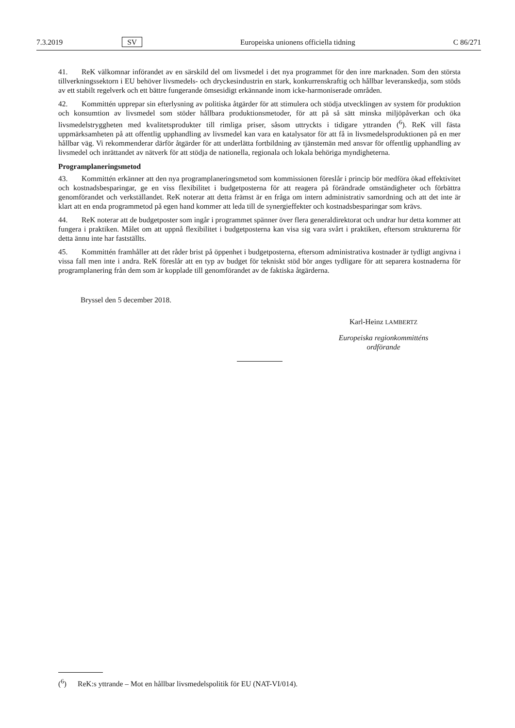7.3.2019 SV Europeiska unionens officiella tidning C 86/271
41. ReK välkomnar införandet av en särskild del om livsmedel i det nya programmet för den inre marknaden. Som den största tillverkningssektorn i EU behöver livsmedels- och dryckesindustrin en stark, konkurrenskraftig och hållbar leveranskedja, som stöds av ett stabilt regelverk och ett bättre fungerande ömsesidigt erkännande inom icke-harmoniserade områden.
42. Kommittén upprepar sin efterlysning av politiska åtgärder för att stimulera och stödja utvecklingen av system för produktion och konsumtion av livsmedel som stöder hållbara produktionsmetoder, för att på så sätt minska miljöpåverkan och öka livsmedelstryggheten med kvalitetsprodukter till rimliga priser, såsom uttryckts i tidigare yttranden (<sup>6</sup>). ReK vill fästa uppmärksamheten på att offentlig upphandling av livsmedel kan vara en katalysator för att få in livsmedels­produktionen på en mer hållbar väg. Vi rekommenderar därför åtgärder för att underlätta fortbildning av tjänstemän med ansvar för offentlig upphandling av livsmedel och inrättandet av nätverk för att stödja de nationella, regionala och lokala behöriga myndigheterna.
Programplaneringsmetod
43. Kommittén erkänner att den nya programplaneringsmetod som kommissionen föreslår i princip bör medföra ökad effektivitet och kostnadsbesparingar, ge en viss flexibilitet i budgetposterna för att reagera på förändrade omständigheter och förbättra genomförandet och verkställandet. ReK noterar att detta främst är en fråga om intern administrativ samordning och att det inte är klart att en enda programmetod på egen hand kommer att leda till de synergieffekter och kostnadsbesparingar som krävs.
44. ReK noterar att de budgetposter som ingår i programmet spänner över flera generaldirektorat och undrar hur detta kommer att fungera i praktiken. Målet om att uppnå flexibilitet i budgetposterna kan visa sig vara svårt i praktiken, eftersom strukturerna för detta ännu inte har fastställts.
45. Kommittén framhåller att det råder brist på öppenhet i budgetposterna, eftersom administrativa kostnader är tydligt angivna i vissa fall men inte i andra. ReK föreslår att en typ av budget för tekniskt stöd bör anges tydligare för att separera kostnaderna för programplanering från dem som är kopplade till genomförandet av de faktiska åtgärderna.
Bryssel den 5 december 2018.
Karl-Heinz LAMBERTZ
Europeiska regionkommitténs
ordförande
(<sup>6</sup>) ReK:s yttrande – Mot en hållbar livsmedelspolitik för EU (NAT-VI/014).